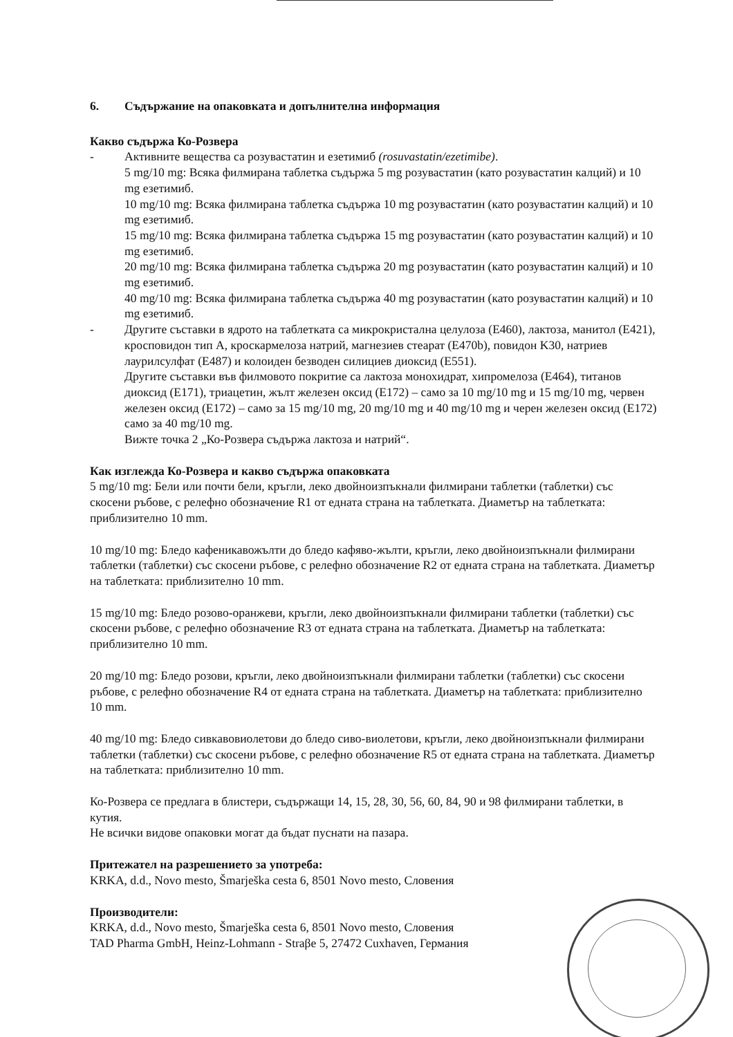6. Съдържание на опаковката и допълнителна информация
Какво съдържа Ко-Розвера
- Активните вещества са розувастатин и езетимиб (rosuvastatin/ezetimibe).
5 mg/10 mg: Всяка филмирана таблетка съдържа 5 mg розувастатин (като розувастатин калций) и 10 mg езетимиб.
10 mg/10 mg: Всяка филмирана таблетка съдържа 10 mg розувастатин (като розувастатин калций) и 10 mg езетимиб.
15 mg/10 mg: Всяка филмирана таблетка съдържа 15 mg розувастатин (като розувастатин калций) и 10 mg езетимиб.
20 mg/10 mg: Всяка филмирана таблетка съдържа 20 mg розувастатин (като розувастатин калций) и 10 mg езетимиб.
40 mg/10 mg: Всяка филмирана таблетка съдържа 40 mg розувастатин (като розувастатин калций) и 10 mg езетимиб.
- Другите съставки в ядрото на таблетката са микрокристална целулоза (E460), лактоза, манитол (E421), кросповидон тип A, кроскармелоза натрий, магнезиев стеарат (E470b), повидон K30, натриев лаурилсулфат (E487) и колоиден безводен силициев диоксид (E551).
Другите съставки във филмовото покритие са лактоза монохидрат, хипромелоза (E464), титанов диоксид (E171), триацетин, жълт железен оксид (E172) – само за 10 mg/10 mg и 15 mg/10 mg, червен железен оксид (E172) – само за 15 mg/10 mg, 20 mg/10 mg и 40 mg/10 mg и черен железен оксид (E172) само за 40 mg/10 mg.
Вижте точка 2 „Ко-Розвера съдържа лактоза и натрий“.
Как изглежда Ко-Розвера и какво съдържа опаковката
5 mg/10 mg: Бели или почти бели, кръгли, леко двойноизпъкнали филмирани таблетки (таблетки) със скосени ръбове, с релефно обозначение R1 от едната страна на таблетката. Диаметър на таблетката: приблизително 10 mm.
10 mg/10 mg: Бледо кафеникавожълти до бледо кафяво-жълти, кръгли, леко двойноизпъкнали филмирани таблетки (таблетки) със скосени ръбове, с релефно обозначение R2 от едната страна на таблетката. Диаметър на таблетката: приблизително 10 mm.
15 mg/10 mg: Бледо розово-оранжеви, кръгли, леко двойноизпъкнали филмирани таблетки (таблетки) със скосени ръбове, с релефно обозначение R3 от едната страна на таблетката. Диаметър на таблетката: приблизително 10 mm.
20 mg/10 mg: Бледо розови, кръгли, леко двойноизпъкнали филмирани таблетки (таблетки) със скосени ръбове, с релефно обозначение R4 от едната страна на таблетката. Диаметър на таблетката: приблизително 10 mm.
40 mg/10 mg: Бледо сивкавовиолетови до бледо сиво-виолетови, кръгли, леко двойноизпъкнали филмирани таблетки (таблетки) със скосени ръбове, с релефно обозначение R5 от едната страна на таблетката. Диаметър на таблетката: приблизително 10 mm.
Ко-Розвера се предлага в блистери, съдържащи 14, 15, 28, 30, 56, 60, 84, 90 и 98 филмирани таблетки, в кутия.
Не всички видове опаковки могат да бъдат пуснати на пазара.
Притежател на разрешението за употреба:
KRKA, d.d., Novo mesto, Šmarješka cesta 6, 8501 Novo mesto, Словения
Производители:
KRKA, d.d., Novo mesto, Šmarješka cesta 6, 8501 Novo mesto, Словения
TAD Pharma GmbH, Heinz-Lohmann - Straβe 5, 27472 Cuxhaven, Германия